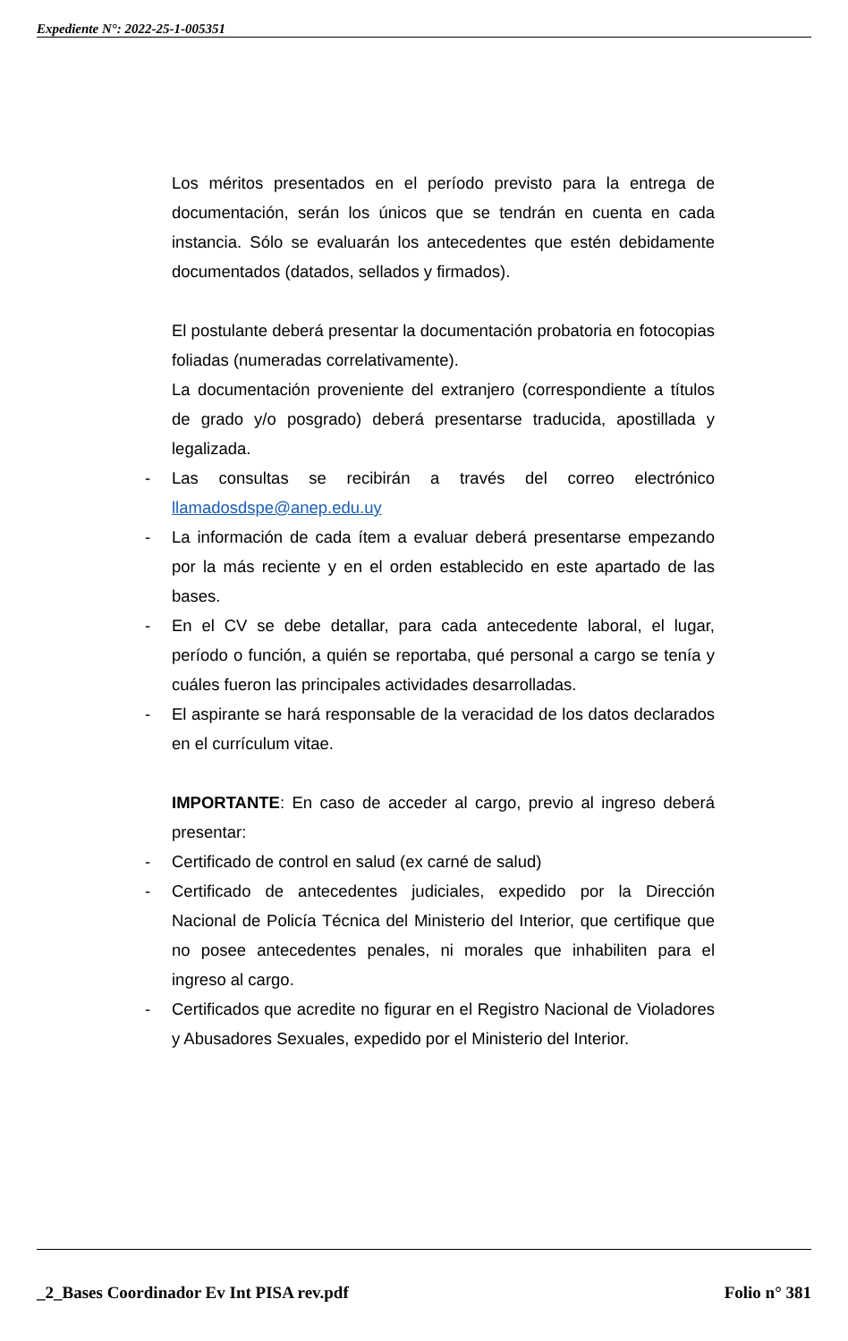Expediente N°: 2022-25-1-005351
Los méritos presentados en el período previsto para la entrega de documentación, serán los únicos que se tendrán en cuenta en cada instancia. Sólo se evaluarán los antecedentes que estén debidamente documentados (datados, sellados y firmados).
El postulante deberá presentar la documentación probatoria en fotocopias foliadas (numeradas correlativamente).
La documentación proveniente del extranjero (correspondiente a títulos de grado y/o posgrado) deberá presentarse traducida, apostillada y legalizada.
- Las consultas se recibirán a través del correo electrónico llamadosdspe@anep.edu.uy
- La información de cada ítem a evaluar deberá presentarse empezando por la más reciente y en el orden establecido en este apartado de las bases.
- En el CV se debe detallar, para cada antecedente laboral, el lugar, período o función, a quién se reportaba, qué personal a cargo se tenía y cuáles fueron las principales actividades desarrolladas.
- El aspirante se hará responsable de la veracidad de los datos declarados en el currículum vitae.
IMPORTANTE: En caso de acceder al cargo, previo al ingreso deberá presentar:
- Certificado de control en salud (ex carné de salud)
- Certificado de antecedentes judiciales, expedido por la Dirección Nacional de Policía Técnica del Ministerio del Interior, que certifique que no posee antecedentes penales, ni morales que inhabiliten para el ingreso al cargo.
- Certificados que acredite no figurar en el Registro Nacional de Violadores y Abusadores Sexuales, expedido por el Ministerio del Interior.
_2_Bases Coordinador Ev Int PISA rev.pdf Folio n° 381